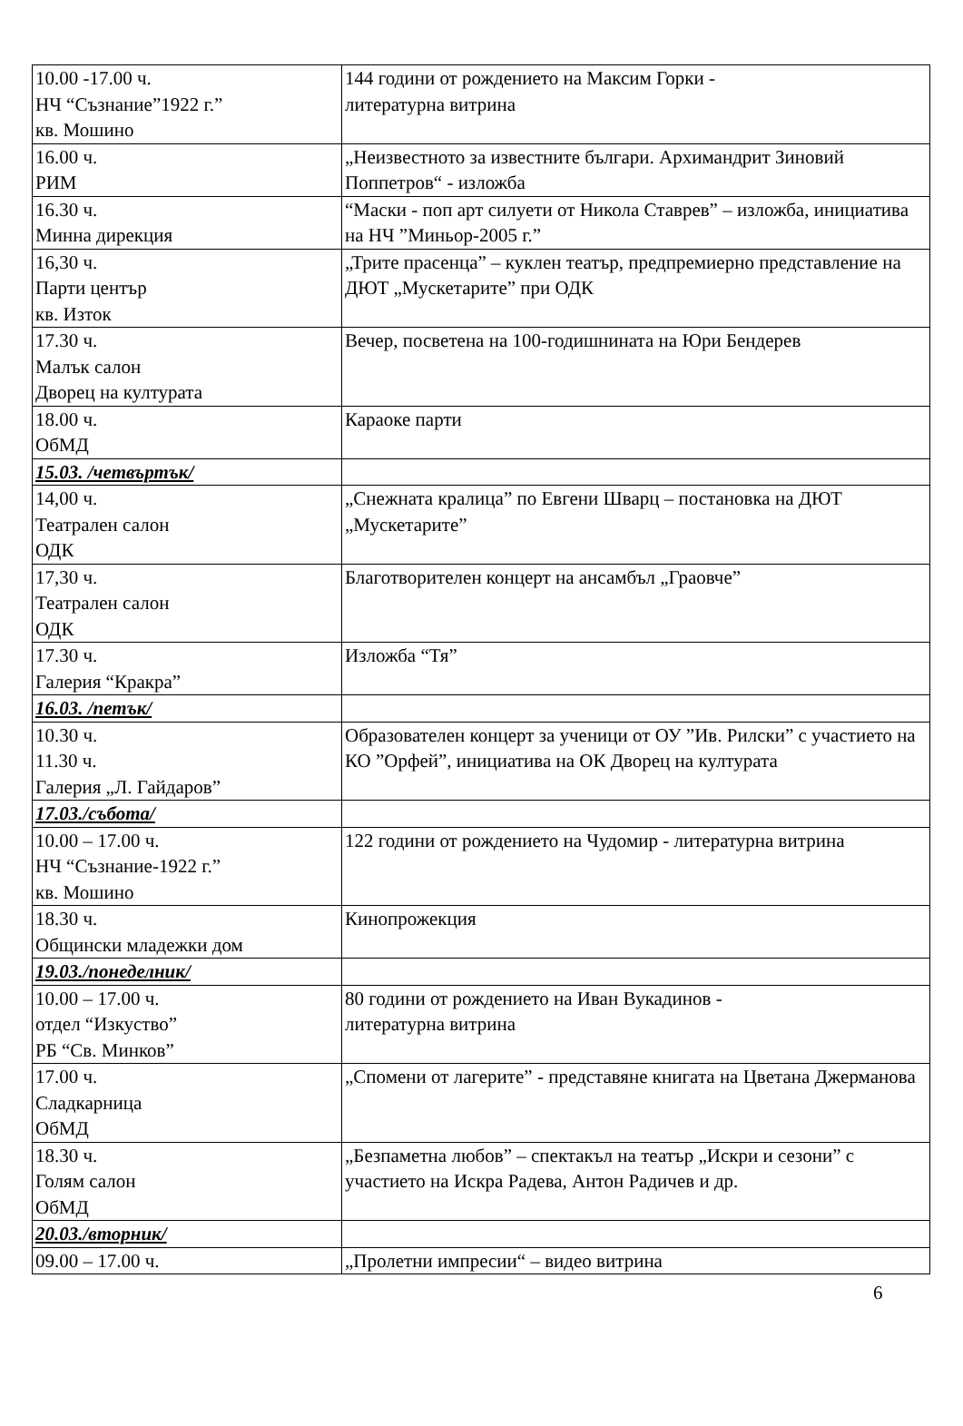| 10.00 -17.00 ч. НЧ “Съзнание”1922 г.” кв. Мошино | 144 години от рождението на Максим Горки - литературна витрина |
| 16.00 ч. РИМ | „Неизвестното за известните българи. Архимандрит Зиновий Поппетров“ - изложба |
| 16.30 ч. Минна дирекция | “Маски - поп арт силуети от Никола Ставрев” – изложба, инициатива на НЧ ”Миньор-2005 г.” |
| 16,30 ч. Парти център кв. Изток | „Трите прасенца” – куклен театър, предпремиерно представление на ДЮТ „Мускетарите” при ОДК |
| 17.30 ч. Малък салон Дворец на културата | Вечер, посветена на 100-годишнината на Юри Бендерев |
| 18.00 ч. ОбМД | Караоке парти |
| 15.03. /четвъртък/ | |
| 14,00 ч. Театрален салон ОДК | „Снежната кралица” по Евгени Шварц – постановка на ДЮТ „Мускетарите” |
| 17,30 ч. Театрален салон ОДК | Благотворителен концерт на ансамбъл „Граовче” |
| 17.30 ч. Галерия “Кракра” | Изложба “Тя” |
| 16.03. /петък/ | |
| 10.30 ч. 11.30 ч. Галерия „Л. Гайдаров” | Образователен концерт за ученици от ОУ ”Ив. Рилски” с участието на КО ”Орфей”, инициатива на ОК Дворец на културата |
| 17.03./събота/ | |
| 10.00 – 17.00 ч. НЧ “Съзнание-1922 г.” кв. Мошино | 122 години от рождението на Чудомир - литературна витрина |
| 18.30 ч. Общински младежки дом | Кинопрожекция |
| 19.03./понеделник/ | |
| 10.00 – 17.00 ч. отдел “Изкуство” РБ “Св. Минков” | 80 години от рождението на Иван Вукадинов - литературна витрина |
| 17.00 ч. Сладкарница ОбМД | „Спомени от лагерите” - представяне книгата на Цветана Джерманова |
| 18.30 ч. Голям салон ОбМД | „Безпаметна любов” – спектакъл на театър „Искри и сезони” с участието на Искра Радева, Антон Радичев и др. |
| 20.03./вторник/ | |
| 09.00 – 17.00 ч. | „Пролетни импресии“ – видео витрина |
6